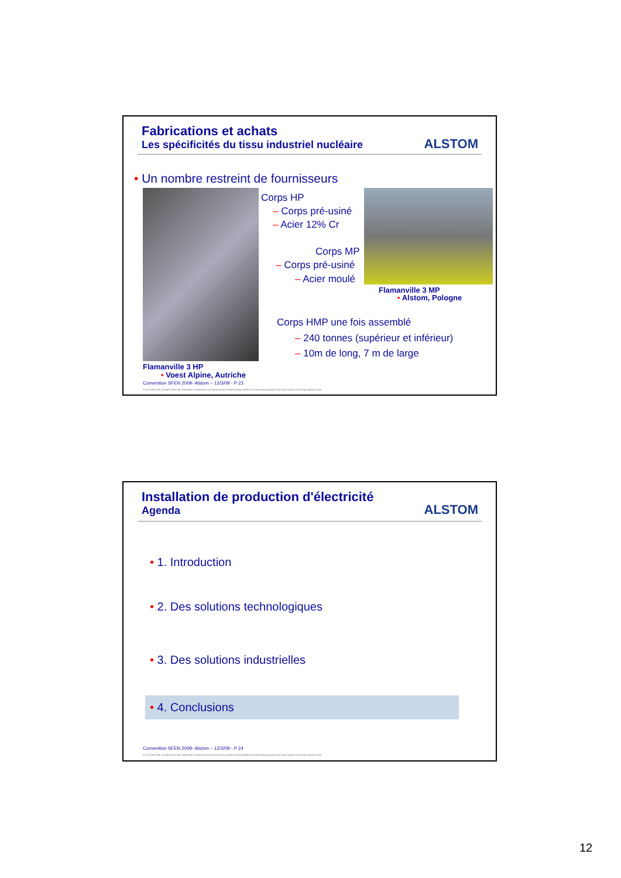Fabrications et achats
Les spécificités du tissu industriel nucléaire
ALSTOM
• Un nombre restreint de fournisseurs
Corps HP
– Corps pré-usiné
– Acier 12% Cr
Corps MP
– Corps pré-usiné
– Acier moulé
Flamanville 3 MP
• Alstom, Pologne
Corps HMP une fois assemblé
– 240 tonnes (supérieur et inférieur)
– 10m de long, 7 m de large
Flamanville 3 HP
• Voest Alpine, Autriche
Convention SFEN 2009- Alstom – 12/3/09 - P 23
© ALSTOM 2008. All rights reserved. Information contained in this document is provided without liability for information purposes only and is subject to change without notice.
Installation de production d'électricité
Agenda
ALSTOM
• 1. Introduction
• 2. Des solutions technologiques
• 3. Des solutions industrielles
• 4. Conclusions
Convention SFEN 2009- Alstom – 12/3/09 - P 24
© ALSTOM 2008. All rights reserved. Information contained in this document is provided without liability for information purposes only and is subject to change without notice.
12